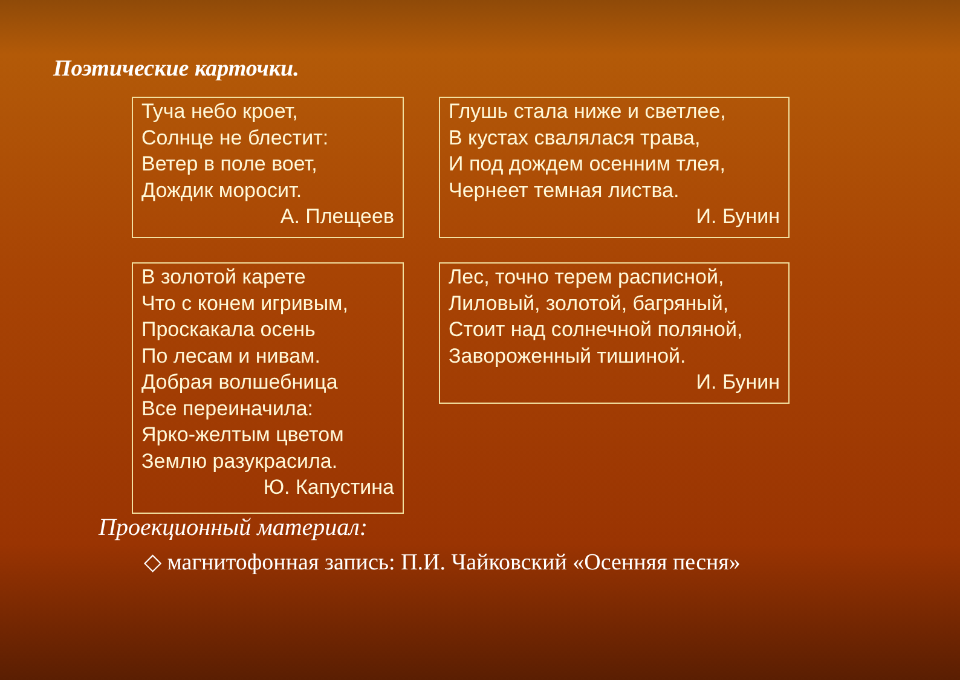Поэтические карточки.
Туча небо кроет,
Солнце не блестит:
Ветер в поле воет,
Дождик моросит.
А. Плещеев
Глушь стала ниже и светлее,
В кустах свалялася трава,
И под дождем осенним тлея,
Чернеет темная листва.
И. Бунин
В золотой карете
Что с конем игривым,
Проскакала осень
По лесам и нивам.
Добрая волшебница
Все переиначила:
Ярко-желтым цветом
Землю разукрасила.
Ю. Капустина
Лес, точно терем расписной,
Лиловый, золотой, багряный,
Стоит над солнечной поляной,
Завороженный тишиной.
И. Бунин
Проекционный материал:
◇ магнитофонная запись: П.И. Чайковский «Осенняя песня»